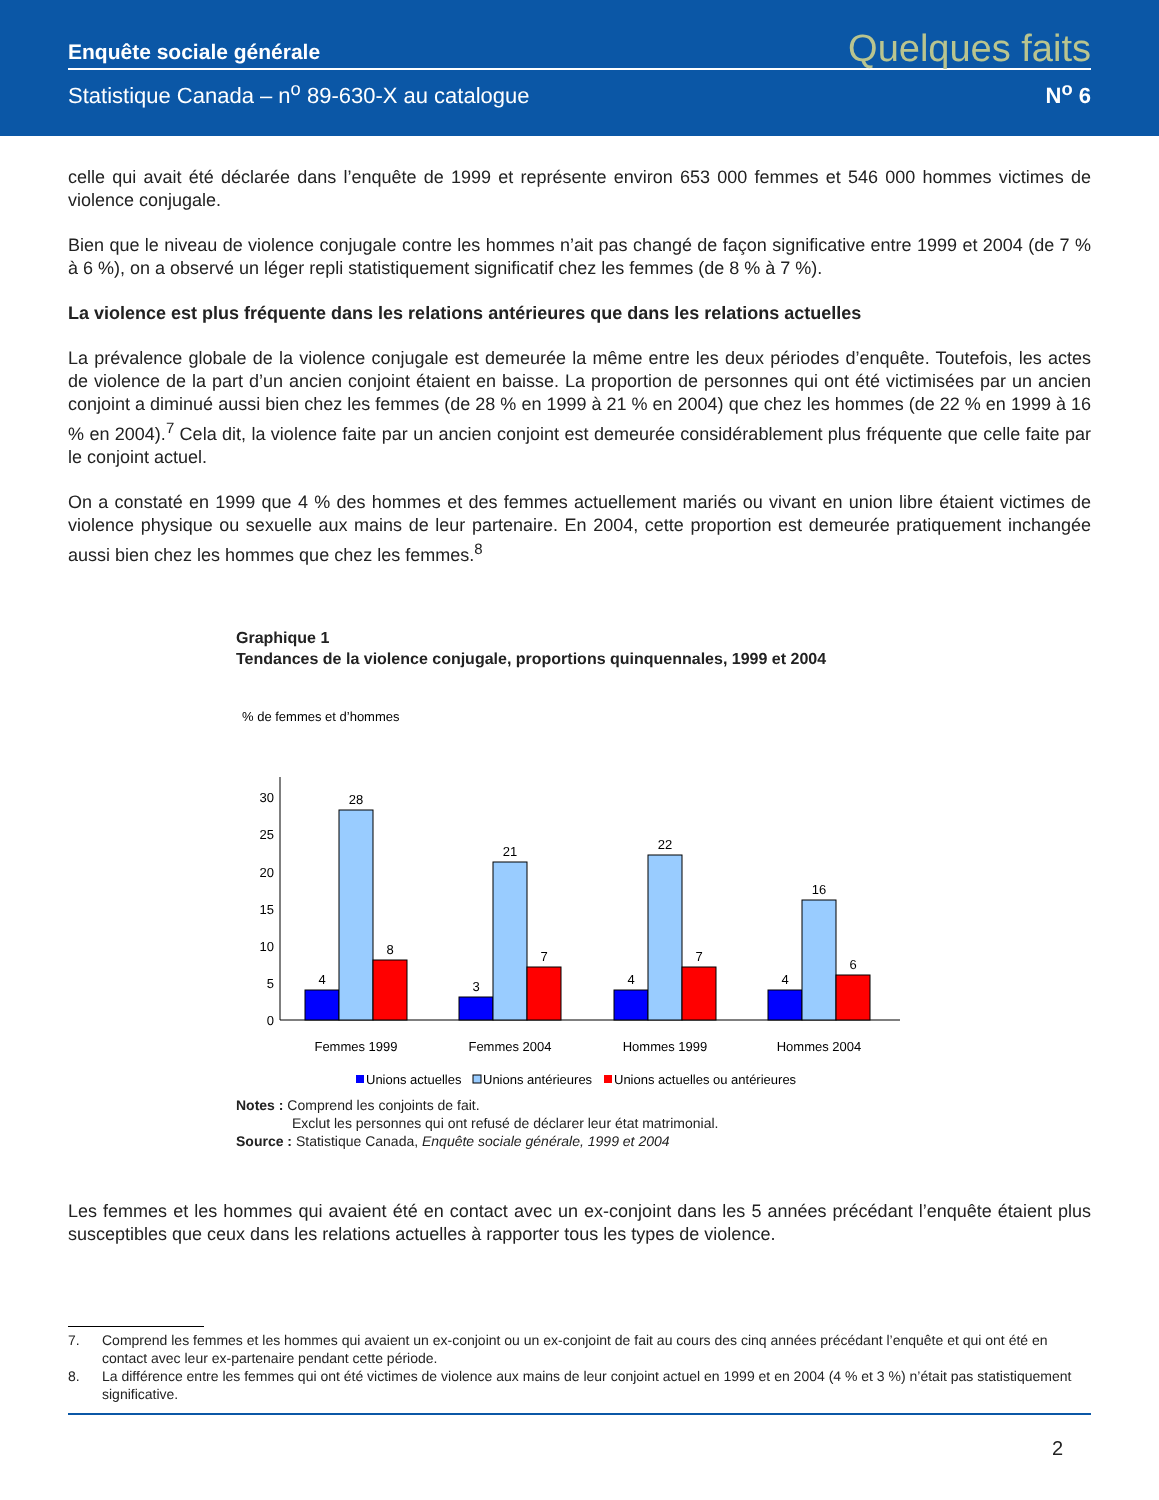Enquête sociale générale Quelques faits
Statistique Canada – n<sup>o</sup> 89-630-X au catalogue N<sup>o</sup> 6
celle qui avait été déclarée dans l’enquête de 1999 et représente environ 653 000 femmes et 546 000 hommes victimes de violence conjugale.
Bien que le niveau de violence conjugale contre les hommes n’ait pas changé de façon significative entre 1999 et 2004 (de 7 % à 6 %), on a observé un léger repli statistiquement significatif chez les femmes (de 8 % à 7 %).
La violence est plus fréquente dans les relations antérieures que dans les relations actuelles
La prévalence globale de la violence conjugale est demeurée la même entre les deux périodes d’enquête. Toutefois, les actes de violence de la part d’un ancien conjoint étaient en baisse. La proportion de personnes qui ont été victimisées par un ancien conjoint a diminué aussi bien chez les femmes (de 28 % en 1999 à 21 % en 2004) que chez les hommes (de 22 % en 1999 à 16 % en 2004).<sup>7</sup> Cela dit, la violence faite par un ancien conjoint est demeurée considérablement plus fréquente que celle faite par le conjoint actuel.
On a constaté en 1999 que 4 % des hommes et des femmes actuellement mariés ou vivant en union libre étaient victimes de violence physique ou sexuelle aux mains de leur partenaire. En 2004, cette proportion est demeurée pratiquement inchangée aussi bien chez les hommes que chez les femmes.<sup>8</sup>
Graphique 1
Tendances de la violence conjugale, proportions quinquennales, 1999 et 2004
% de femmes et d’hommes
30
25
20
15
10
5
0
4
28
8
3
21
7
4
22
7
4
16
6
Femmes 1999
Femmes 2004
Hommes 1999
Hommes 2004
Unions actuelles
Unions antérieures
Unions actuelles ou antérieures
Notes : Comprend les conjoints de fait.
Exclut les personnes qui ont refusé de déclarer leur état matrimonial.
Source : Statistique Canada, Enquête sociale générale, 1999 et 2004
Les femmes et les hommes qui avaient été en contact avec un ex-conjoint dans les 5 années précédant l’enquête étaient plus susceptibles que ceux dans les relations actuelles à rapporter tous les types de violence.
7. Comprend les femmes et les hommes qui avaient un ex-conjoint ou un ex-conjoint de fait au cours des cinq années précédant l’enquête et qui ont été en contact avec leur ex-partenaire pendant cette période.
8. La différence entre les femmes qui ont été victimes de violence aux mains de leur conjoint actuel en 1999 et en 2004 (4 % et 3 %) n’était pas statistiquement significative.
2